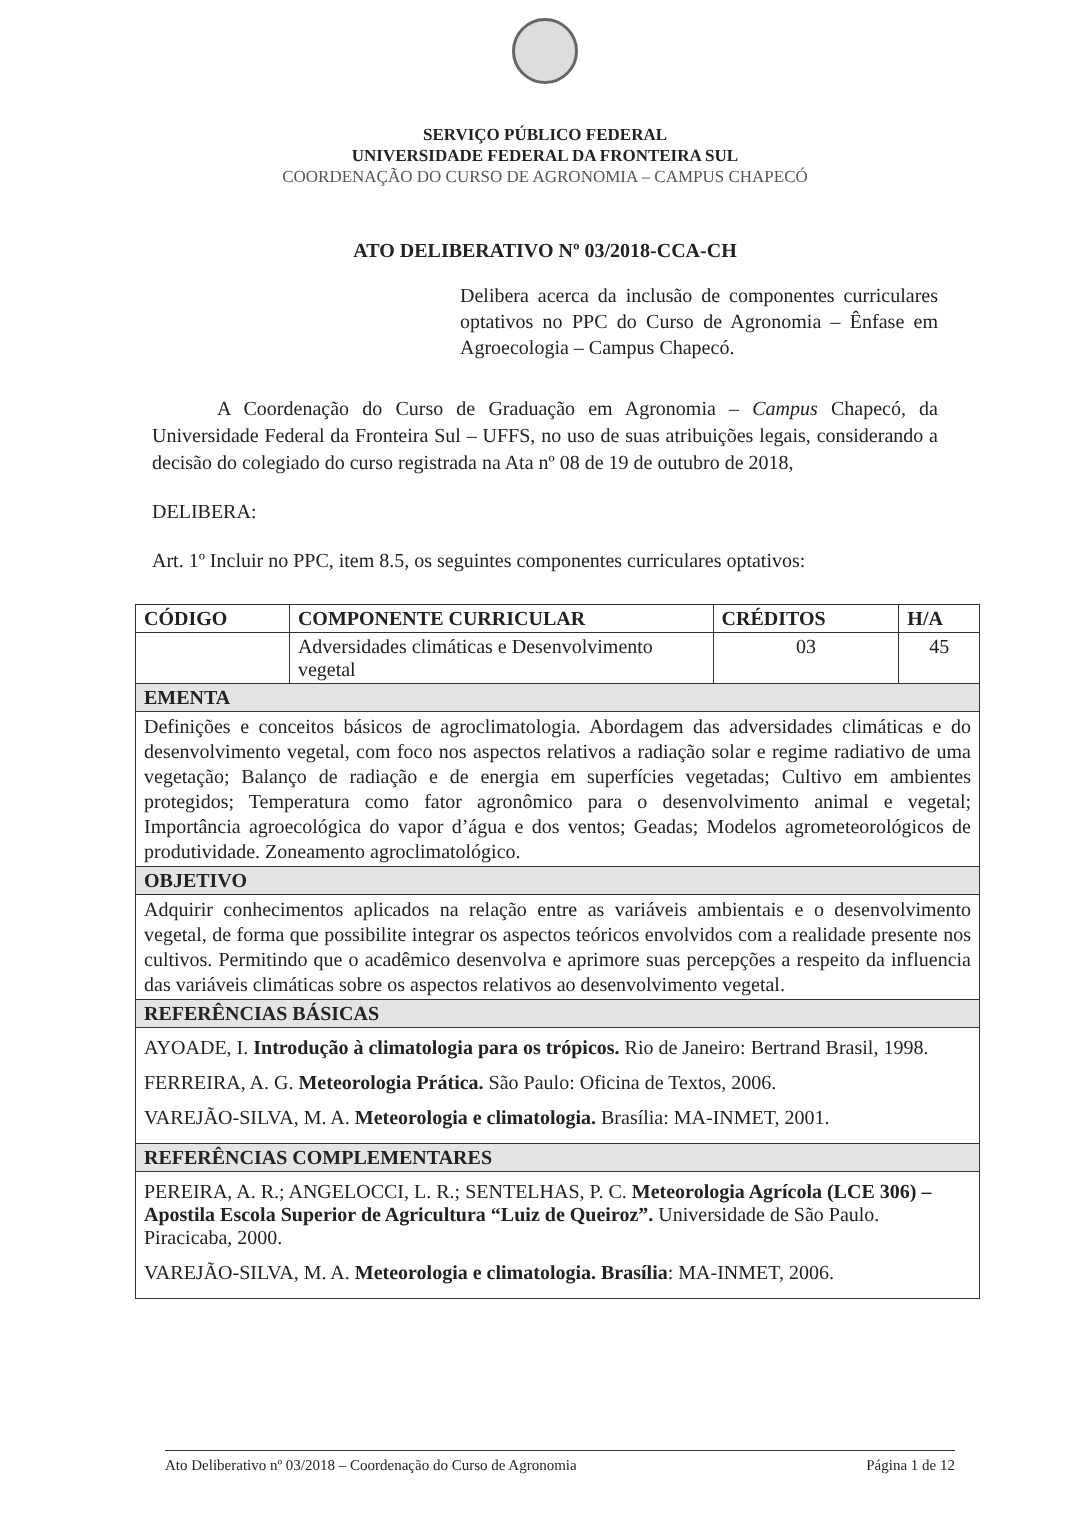SERVIÇO PÚBLICO FEDERAL
UNIVERSIDADE FEDERAL DA FRONTEIRA SUL
COORDENAÇÃO DO CURSO DE AGRONOMIA – CAMPUS CHAPECÓ
ATO DELIBERATIVO Nº 03/2018-CCA-CH
Delibera acerca da inclusão de componentes curriculares optativos no PPC do Curso de Agronomia – Ênfase em Agroecologia – Campus Chapecó.
A Coordenação do Curso de Graduação em Agronomia – Campus Chapecó, da Universidade Federal da Fronteira Sul – UFFS, no uso de suas atribuições legais, considerando a decisão do colegiado do curso registrada na Ata nº 08 de 19 de outubro de 2018,
DELIBERA:
Art. 1º Incluir no PPC, item 8.5, os seguintes componentes curriculares optativos:
| CÓDIGO | COMPONENTE CURRICULAR | CRÉDITOS | H/A |
| --- | --- | --- | --- |
| | Adversidades climáticas e Desenvolvimento vegetal | 03 | 45 |
| EMENTA | | | |
| Definições e conceitos básicos de agroclimatologia. Abordagem das adversidades climáticas e do desenvolvimento vegetal, com foco nos aspectos relativos a radiação solar e regime radiativo de uma vegetação; Balanço de radiação e de energia em superfícies vegetadas; Cultivo em ambientes protegidos; Temperatura como fator agronômico para o desenvolvimento animal e vegetal; Importância agroecológica do vapor d’água e dos ventos; Geadas; Modelos agrometeorológicos de produtividade. Zoneamento agroclimatológico. | | | |
| OBJETIVO | | | |
| Adquirir conhecimentos aplicados na relação entre as variáveis ambientais e o desenvolvimento vegetal, de forma que possibilite integrar os aspectos teóricos envolvidos com a realidade presente nos cultivos. Permitindo que o acadêmico desenvolva e aprimore suas percepções a respeito da influencia das variáveis climáticas sobre os aspectos relativos ao desenvolvimento vegetal. | | | |
| REFERÊNCIAS BÁSICAS | | | |
| AYOADE, I. Introdução à climatologia para os trópicos. Rio de Janeiro: Bertrand Brasil, 1998. FERREIRA, A. G. Meteorologia Prática. São Paulo: Oficina de Textos, 2006. VAREJÃO-SILVA, M. A. Meteorologia e climatologia. Brasília: MA-INMET, 2001. | | | |
| REFERÊNCIAS COMPLEMENTARES | | | |
| PEREIRA, A. R.; ANGELOCCI, L. R.; SENTELHAS, P. C. Meteorologia Agrícola (LCE 306) – Apostila Escola Superior de Agricultura “Luiz de Queiroz”. Universidade de São Paulo. Piracicaba, 2000. VAREJÃO-SILVA, M. A. Meteorologia e climatologia. Brasília : MA-INMET, 2006. | | | |
Ato Deliberativo nº 03/2018 – Coordenação do Curso de Agronomia Página 1 de 12